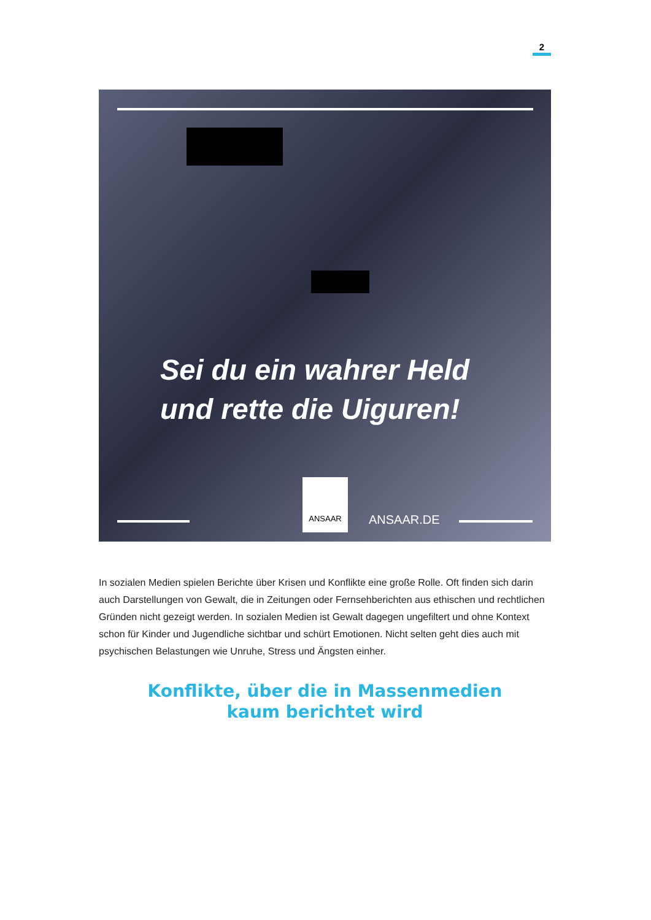2
Sei du ein wahrer Held und rette die Uiguren!
ANSAAR
ANSAAR.DE
In sozialen Medien spielen Berichte über Krisen und Konflikte eine große Rolle. Oft finden sich darin auch Darstellungen von Gewalt, die in Zeitungen oder Fernsehberichten aus ethischen und rechtlichen Gründen nicht gezeigt werden. In sozialen Medien ist Gewalt dagegen ungefiltert und ohne Kontext schon für Kinder und Jugendliche sichtbar und schürt Emotionen. Nicht selten geht dies auch mit psychischen Belastungen wie Unruhe, Stress und Ängsten einher.
Konflikte, über die in Massenmedien
kaum berichtet wird